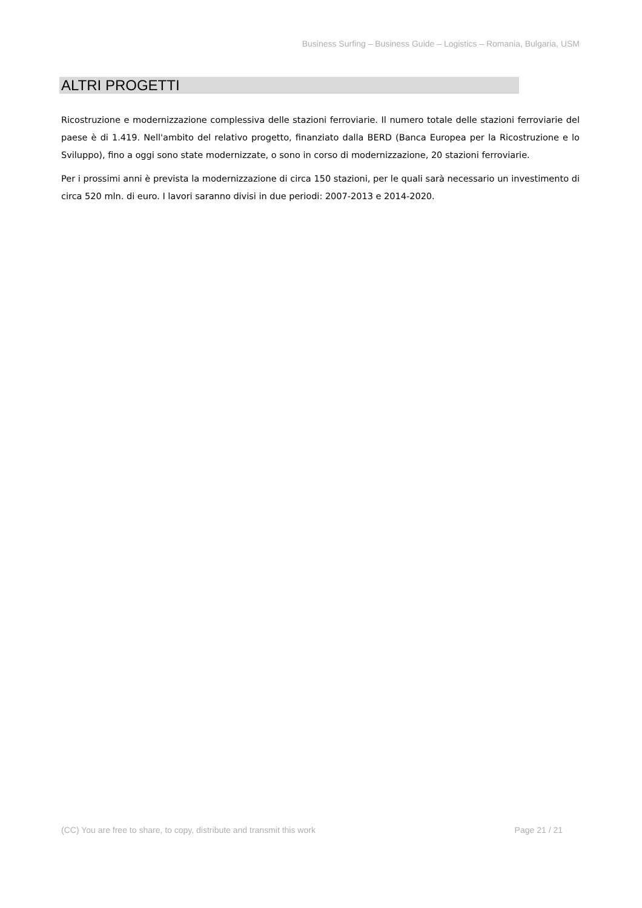Business Surfing – Business Guide – Logistics – Romania, Bulgaria, USM
ALTRI PROGETTI
Ricostruzione e modernizzazione complessiva delle stazioni ferroviarie. Il numero totale delle stazioni ferroviarie del paese è di 1.419. Nell'ambito del relativo progetto, finanziato dalla BERD (Banca Europea per la Ricostruzione e lo Sviluppo), fino a oggi sono state modernizzate, o sono in corso di modernizzazione, 20 stazioni ferroviarie.
Per i prossimi anni è prevista la modernizzazione di circa 150 stazioni, per le quali sarà necessario un investimento di circa 520 mln. di euro. I lavori saranno divisi in due periodi: 2007-2013 e 2014-2020.
(CC) You are free to share, to copy, distribute and transmit this work Page 21 / 21